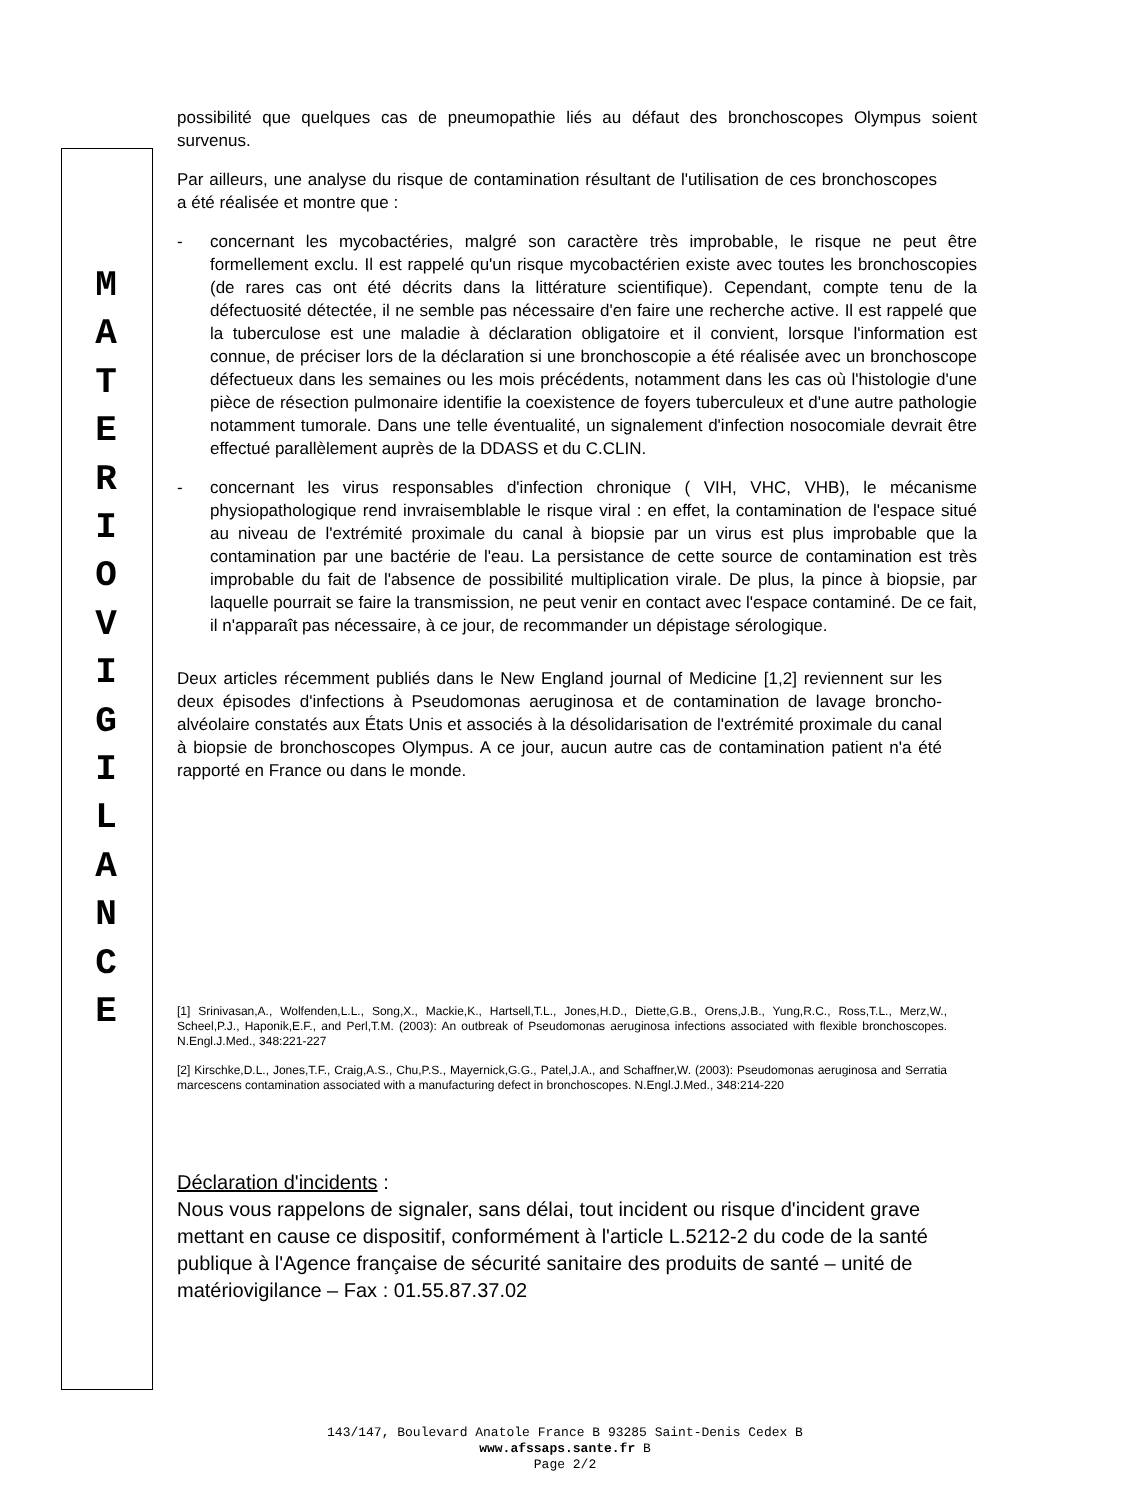M
A
T
E
R
I
O
V
I
G
I
L
A
N
C
E
possibilité que quelques cas de pneumopathie liés au défaut des bronchoscopes Olympus soient survenus.
Par ailleurs, une analyse du risque de contamination résultant de l'utilisation de ces bronchoscopes a été réalisée et montre que :
- concernant les mycobactéries, malgré son caractère très improbable, le risque ne peut être formellement exclu. Il est rappelé qu'un risque mycobactérien existe avec toutes les bronchoscopies (de rares cas ont été décrits dans la littérature scientifique). Cependant, compte tenu de la défectuosité détectée, il ne semble pas nécessaire d'en faire une recherche active. Il est rappelé que la tuberculose est une maladie à déclaration obligatoire et il convient, lorsque l'information est connue, de préciser lors de la déclaration si une bronchoscopie a été réalisée avec un bronchoscope défectueux dans les semaines ou les mois précédents, notamment dans les cas où l'histologie d'une pièce de résection pulmonaire identifie la coexistence de foyers tuberculeux et d'une autre pathologie notamment tumorale. Dans une telle éventualité, un signalement d'infection nosocomiale devrait être effectué parallèlement auprès de la DDASS et du C.CLIN.
- concernant les virus responsables d'infection chronique ( VIH, VHC, VHB), le mécanisme physiopathologique rend invraisemblable le risque viral : en effet, la contamination de l'espace situé au niveau de l'extrémité proximale du canal à biopsie par un virus est plus improbable que la contamination par une bactérie de l'eau. La persistance de cette source de contamination est très improbable du fait de l'absence de possibilité multiplication virale. De plus, la pince à biopsie, par laquelle pourrait se faire la transmission, ne peut venir en contact avec l'espace contaminé. De ce fait, il n'apparaît pas nécessaire, à ce jour, de recommander un dépistage sérologique.
Deux articles récemment publiés dans le New England journal of Medicine [1,2] reviennent sur les deux épisodes d'infections à Pseudomonas aeruginosa et de contamination de lavage broncho-alvéolaire constatés aux États Unis et associés à la désolidarisation de l'extrémité proximale du canal à biopsie de bronchoscopes Olympus. A ce jour, aucun autre cas de contamination patient n'a été rapporté en France ou dans le monde.
[1] Srinivasan,A., Wolfenden,L.L., Song,X., Mackie,K., Hartsell,T.L., Jones,H.D., Diette,G.B., Orens,J.B., Yung,R.C., Ross,T.L., Merz,W., Scheel,P.J., Haponik,E.F., and Perl,T.M. (2003): An outbreak of Pseudomonas aeruginosa infections associated with flexible bronchoscopes. N.Engl.J.Med., 348:221-227
[2] Kirschke,D.L., Jones,T.F., Craig,A.S., Chu,P.S., Mayernick,G.G., Patel,J.A., and Schaffner,W. (2003): Pseudomonas aeruginosa and Serratia marcescens contamination associated with a manufacturing defect in bronchoscopes. N.Engl.J.Med., 348:214-220
Déclaration d'incidents :
Nous vous rappelons de signaler, sans délai, tout incident ou risque d'incident grave mettant en cause ce dispositif, conformément à l'article L.5212-2 du code de la santé publique à l'Agence française de sécurité sanitaire des produits de santé – unité de matériovigilance – Fax : 01.55.87.37.02
143/147, Boulevard Anatole France B 93285 Saint-Denis Cedex B
www.afssaps.sante.fr B
Page 2/2